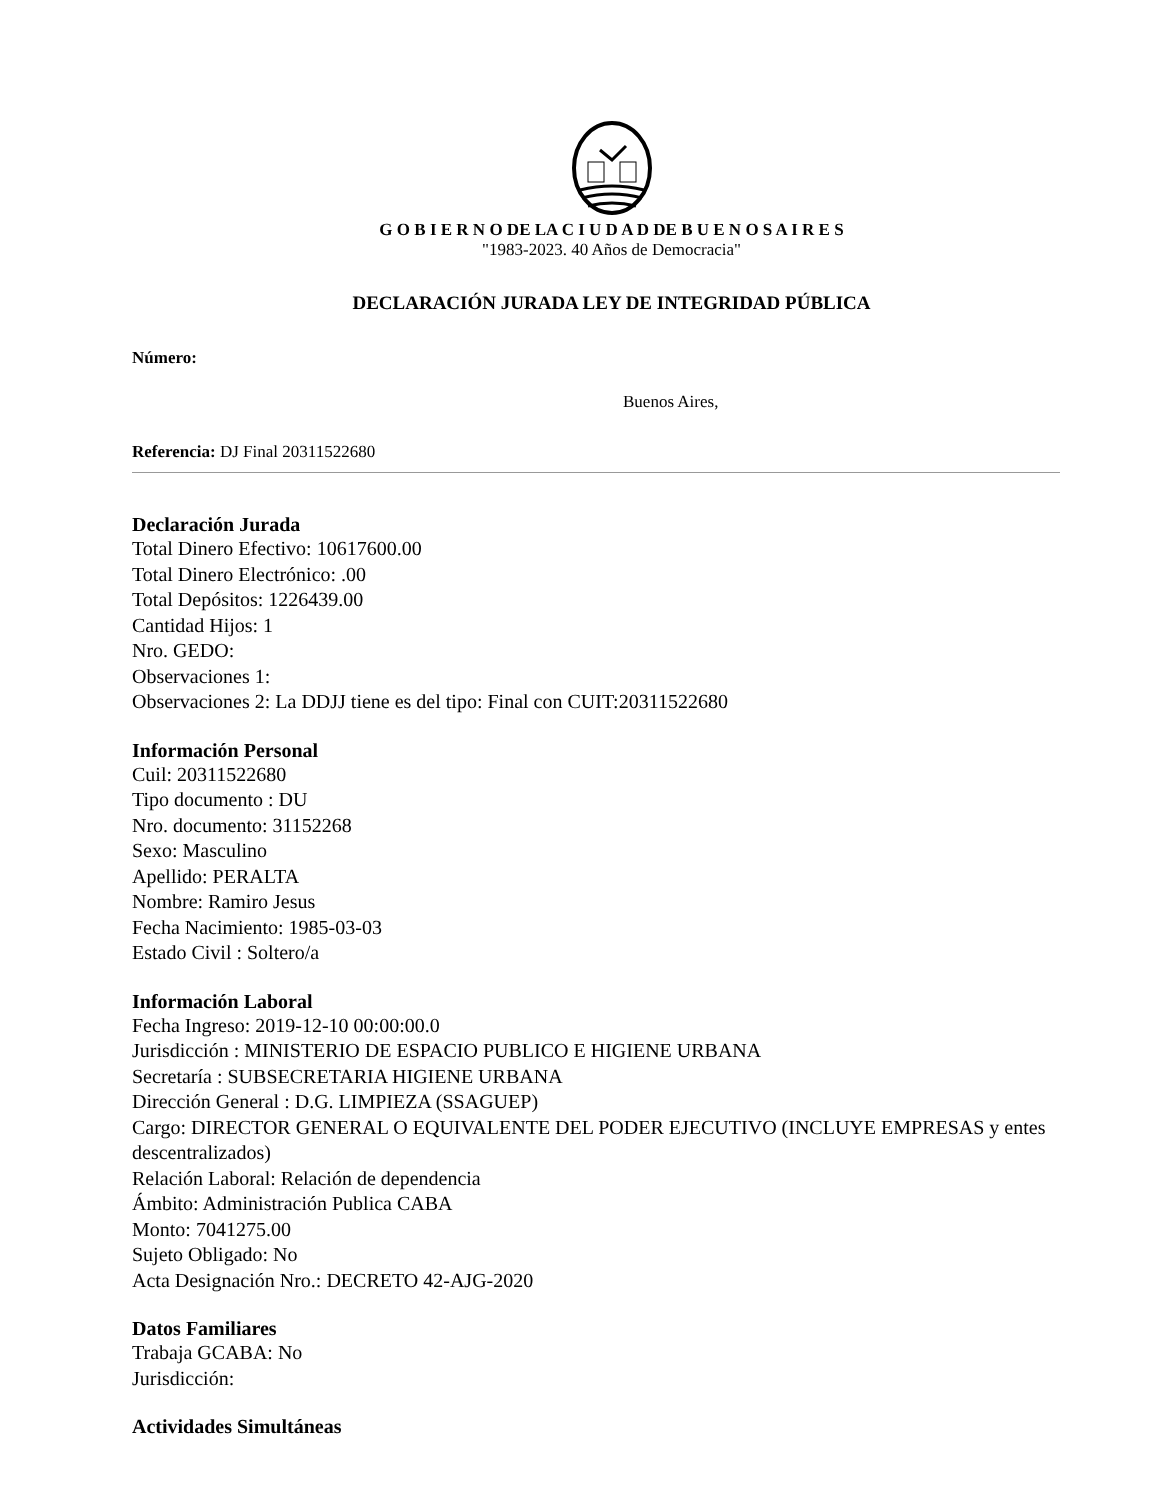G O B I E R N O DE LA C I U D A D DE B U E N O S A I R E S
"1983-2023. 40 Años de Democracia"
DECLARACIÓN JURADA LEY DE INTEGRIDAD PÚBLICA
Número:
Buenos Aires,
Referencia: DJ Final 20311522680
Declaración Jurada
Total Dinero Efectivo: 10617600.00
Total Dinero Electrónico: .00
Total Depósitos: 1226439.00
Cantidad Hijos: 1
Nro. GEDO:
Observaciones 1:
Observaciones 2: La DDJJ tiene es del tipo: Final con CUIT:20311522680
Información Personal
Cuil: 20311522680
Tipo documento : DU
Nro. documento: 31152268
Sexo: Masculino
Apellido: PERALTA
Nombre: Ramiro Jesus
Fecha Nacimiento: 1985-03-03
Estado Civil : Soltero/a
Información Laboral
Fecha Ingreso: 2019-12-10 00:00:00.0
Jurisdicción : MINISTERIO DE ESPACIO PUBLICO E HIGIENE URBANA
Secretaría : SUBSECRETARIA HIGIENE URBANA
Dirección General : D.G. LIMPIEZA (SSAGUEP)
Cargo: DIRECTOR GENERAL O EQUIVALENTE DEL PODER EJECUTIVO (INCLUYE EMPRESAS y entes descentralizados)
Relación Laboral: Relación de dependencia
Ámbito: Administración Publica CABA
Monto: 7041275.00
Sujeto Obligado: No
Acta Designación Nro.: DECRETO 42-AJG-2020
Datos Familiares
Trabaja GCABA: No
Jurisdicción:
Actividades Simultáneas